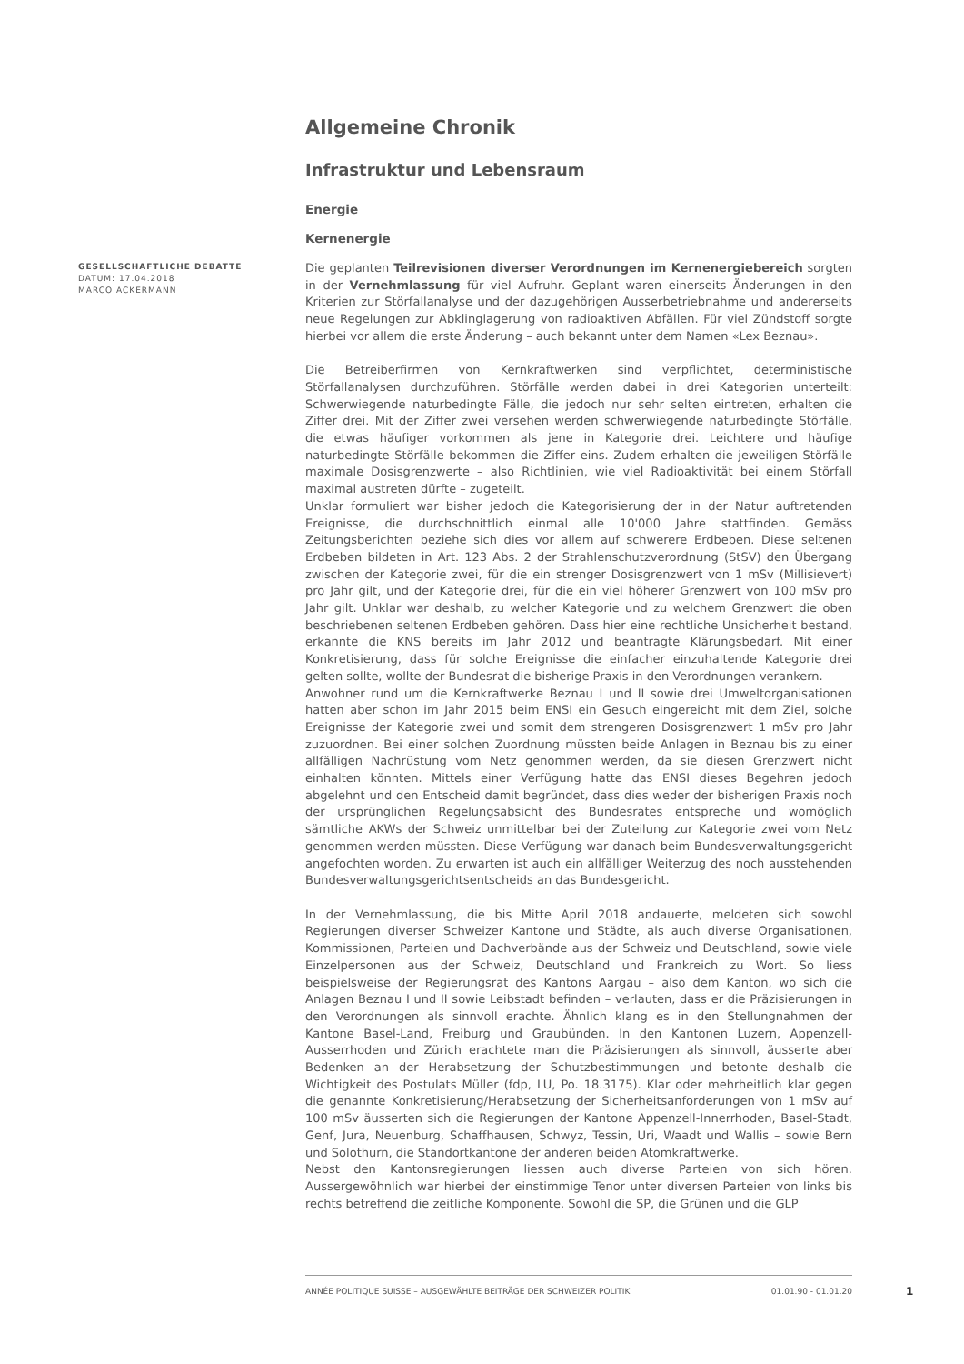Allgemeine Chronik
Infrastruktur und Lebensraum
Energie
Kernenergie
GESELLSCHAFTLICHE DEBATTE
DATUM: 17.04.2018
MARCO ACKERMANN
Die geplanten Teilrevisionen diverser Verordnungen im Kernenergiebereich sorgten in der Vernehmlassung für viel Aufruhr. Geplant waren einerseits Änderungen in den Kriterien zur Störfallanalyse und der dazugehörigen Ausserbetriebnahme und andererseits neue Regelungen zur Abklinglagerung von radioaktiven Abfällen. Für viel Zündstoff sorgte hierbei vor allem die erste Änderung – auch bekannt unter dem Namen «Lex Beznau».
Die Betreiberfirmen von Kernkraftwerken sind verpflichtet, deterministische Störfallanalysen durchzuführen. Störfälle werden dabei in drei Kategorien unterteilt: Schwerwiegende naturbedingte Fälle, die jedoch nur sehr selten eintreten, erhalten die Ziffer drei. Mit der Ziffer zwei versehen werden schwerwiegende naturbedingte Störfälle, die etwas häufiger vorkommen als jene in Kategorie drei. Leichtere und häufige naturbedingte Störfälle bekommen die Ziffer eins. Zudem erhalten die jeweiligen Störfälle maximale Dosisgrenzwerte – also Richtlinien, wie viel Radioaktivität bei einem Störfall maximal austreten dürfte – zugeteilt.
Unklar formuliert war bisher jedoch die Kategorisierung der in der Natur auftretenden Ereignisse, die durchschnittlich einmal alle 10'000 Jahre stattfinden. Gemäss Zeitungsberichten beziehe sich dies vor allem auf schwerere Erdbeben. Diese seltenen Erdbeben bildeten in Art. 123 Abs. 2 der Strahlenschutzverordnung (StSV) den Übergang zwischen der Kategorie zwei, für die ein strenger Dosisgrenzwert von 1 mSv (Millisievert) pro Jahr gilt, und der Kategorie drei, für die ein viel höherer Grenzwert von 100 mSv pro Jahr gilt. Unklar war deshalb, zu welcher Kategorie und zu welchem Grenzwert die oben beschriebenen seltenen Erdbeben gehören. Dass hier eine rechtliche Unsicherheit bestand, erkannte die KNS bereits im Jahr 2012 und beantragte Klärungsbedarf. Mit einer Konkretisierung, dass für solche Ereignisse die einfacher einzuhaltende Kategorie drei gelten sollte, wollte der Bundesrat die bisherige Praxis in den Verordnungen verankern.
Anwohner rund um die Kernkraftwerke Beznau I und II sowie drei Umweltorganisationen hatten aber schon im Jahr 2015 beim ENSI ein Gesuch eingereicht mit dem Ziel, solche Ereignisse der Kategorie zwei und somit dem strengeren Dosisgrenzwert 1 mSv pro Jahr zuzuordnen. Bei einer solchen Zuordnung müssten beide Anlagen in Beznau bis zu einer allfälligen Nachrüstung vom Netz genommen werden, da sie diesen Grenzwert nicht einhalten könnten. Mittels einer Verfügung hatte das ENSI dieses Begehren jedoch abgelehnt und den Entscheid damit begründet, dass dies weder der bisherigen Praxis noch der ursprünglichen Regelungsabsicht des Bundesrates entspreche und womöglich sämtliche AKWs der Schweiz unmittelbar bei der Zuteilung zur Kategorie zwei vom Netz genommen werden müssten. Diese Verfügung war danach beim Bundesverwaltungsgericht angefochten worden. Zu erwarten ist auch ein allfälliger Weiterzug des noch ausstehenden Bundesverwaltungsgerichtsentscheids an das Bundesgericht.
In der Vernehmlassung, die bis Mitte April 2018 andauerte, meldeten sich sowohl Regierungen diverser Schweizer Kantone und Städte, als auch diverse Organisationen, Kommissionen, Parteien und Dachverbände aus der Schweiz und Deutschland, sowie viele Einzelpersonen aus der Schweiz, Deutschland und Frankreich zu Wort. So liess beispielsweise der Regierungsrat des Kantons Aargau – also dem Kanton, wo sich die Anlagen Beznau I und II sowie Leibstadt befinden – verlauten, dass er die Präzisierungen in den Verordnungen als sinnvoll erachte. Ähnlich klang es in den Stellungnahmen der Kantone Basel-Land, Freiburg und Graubünden. In den Kantonen Luzern, Appenzell-Ausserrhoden und Zürich erachtete man die Präzisierungen als sinnvoll, äusserte aber Bedenken an der Herabsetzung der Schutzbestimmungen und betonte deshalb die Wichtigkeit des Postulats Müller (fdp, LU, Po. 18.3175). Klar oder mehrheitlich klar gegen die genannte Konkretisierung/Herabsetzung der Sicherheitsanforderungen von 1 mSv auf 100 mSv äusserten sich die Regierungen der Kantone Appenzell-Innerrhoden, Basel-Stadt, Genf, Jura, Neuenburg, Schaffhausen, Schwyz, Tessin, Uri, Waadt und Wallis – sowie Bern und Solothurn, die Standortkantone der anderen beiden Atomkraftwerke.
Nebst den Kantonsregierungen liessen auch diverse Parteien von sich hören. Aussergewöhnlich war hierbei der einstimmige Tenor unter diversen Parteien von links bis rechts betreffend die zeitliche Komponente. Sowohl die SP, die Grünen und die GLP
ANNÉE POLITIQUE SUISSE – AUSGEWÄHLTE BEITRÄGE DER SCHWEIZER POLITIK 01.01.90 - 01.01.20
1